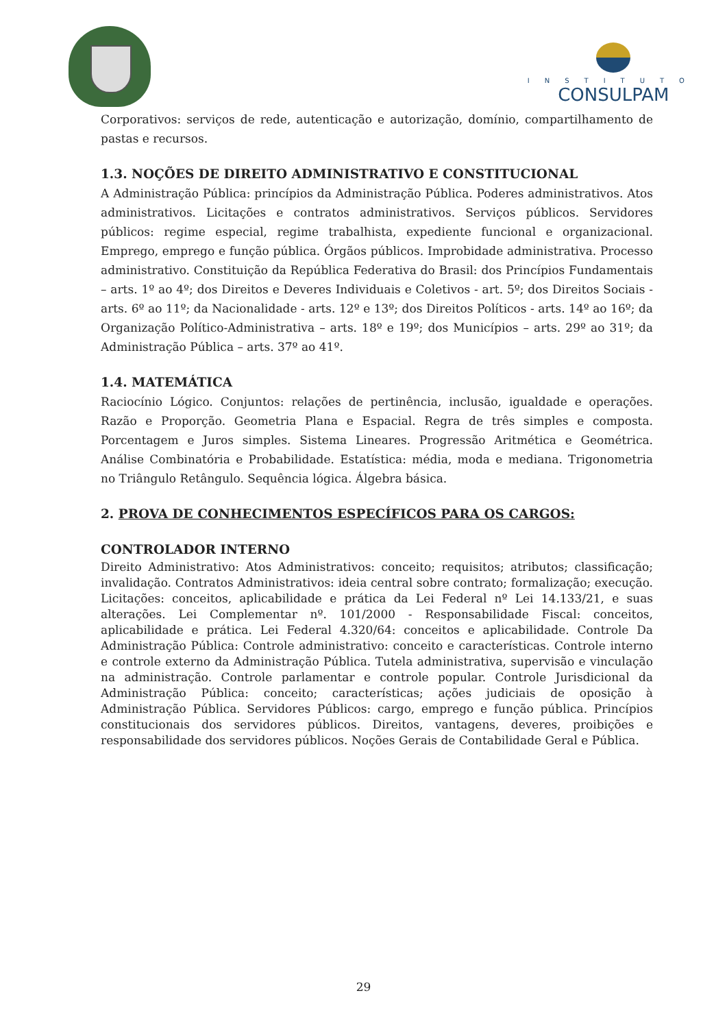INSTITUTO
CONSULPAM
Corporativos: serviços de rede, autenticação e autorização, domínio, compartilhamento de pastas e recursos.
1.3. NOÇÕES DE DIREITO ADMINISTRATIVO E CONSTITUCIONAL
A Administração Pública: princípios da Administração Pública. Poderes administrativos. Atos administrativos. Licitações e contratos administrativos. Serviços públicos. Servidores públicos: regime especial, regime trabalhista, expediente funcional e organizacional. Emprego, emprego e função pública. Órgãos públicos. Improbidade administrativa. Processo administrativo. Constituição da República Federativa do Brasil: dos Princípios Fundamentais – arts. 1º ao 4º; dos Direitos e Deveres Individuais e Coletivos - art. 5º; dos Direitos Sociais - arts. 6º ao 11º; da Nacionalidade - arts. 12º e 13º; dos Direitos Políticos - arts. 14º ao 16º; da Organização Político-Administrativa – arts. 18º e 19º; dos Municípios – arts. 29º ao 31º; da Administração Pública – arts. 37º ao 41º.
1.4. MATEMÁTICA
Raciocínio Lógico. Conjuntos: relações de pertinência, inclusão, igualdade e operações. Razão e Proporção. Geometria Plana e Espacial. Regra de três simples e composta. Porcentagem e Juros simples. Sistema Lineares. Progressão Aritmética e Geométrica. Análise Combinatória e Probabilidade. Estatística: média, moda e mediana. Trigonometria no Triângulo Retângulo. Sequência lógica. Álgebra básica.
2. PROVA DE CONHECIMENTOS ESPECÍFICOS PARA OS CARGOS:
CONTROLADOR INTERNO
Direito Administrativo: Atos Administrativos: conceito; requisitos; atributos; classificação; invalidação. Contratos Administrativos: ideia central sobre contrato; formalização; execução. Licitações: conceitos, aplicabilidade e prática da Lei Federal nº Lei 14.133/21, e suas alterações. Lei Complementar nº. 101/2000 - Responsabilidade Fiscal: conceitos, aplicabilidade e prática. Lei Federal 4.320/64: conceitos e aplicabilidade. Controle Da Administração Pública: Controle administrativo: conceito e características. Controle interno e controle externo da Administração Pública. Tutela administrativa, supervisão e vinculação na administração. Controle parlamentar e controle popular. Controle Jurisdicional da Administração Pública: conceito; características; ações judiciais de oposição à Administração Pública. Servidores Públicos: cargo, emprego e função pública. Princípios constitucionais dos servidores públicos. Direitos, vantagens, deveres, proibições e responsabilidade dos servidores públicos. Noções Gerais de Contabilidade Geral e Pública.
29